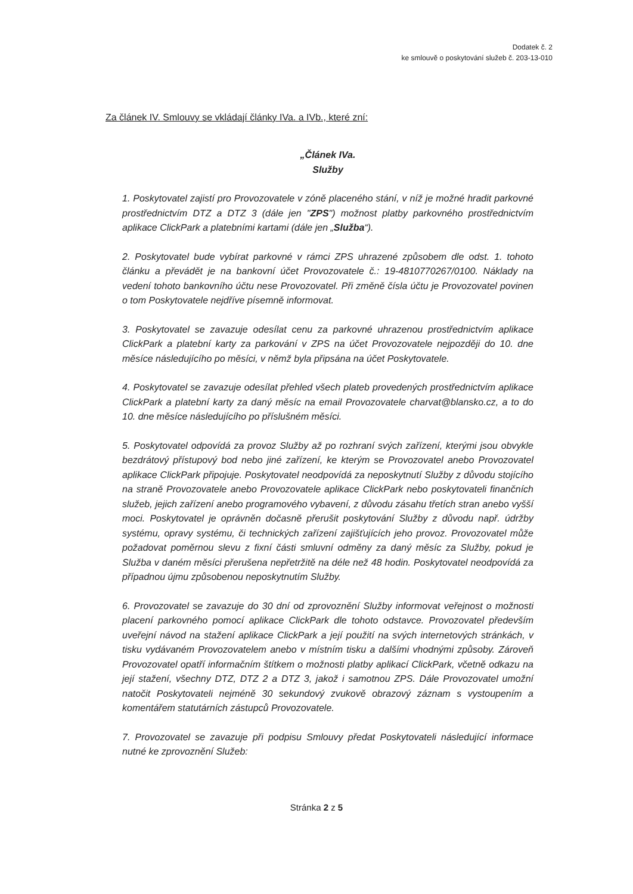Dodatek č. 2
ke smlouvě o poskytování služeb č. 203-13-010
Za článek IV. Smlouvy se vkládají články IVa. a IVb., které zní:
„Článek IVa.
Služby
1. Poskytovatel zajistí pro Provozovatele v zóně placeného stání, v níž je možné hradit parkovné prostřednictvím DTZ a DTZ 3 (dále jen "ZPS") možnost platby parkovného prostřednictvím aplikace ClickPark a platebními kartami (dále jen „Služba“).
2. Poskytovatel bude vybírat parkovné v rámci ZPS uhrazené způsobem dle odst. 1. tohoto článku a převádět je na bankovní účet Provozovatele č.: 19-4810770267/0100. Náklady na vedení tohoto bankovního účtu nese Provozovatel. Při změně čísla účtu je Provozovatel povinen o tom Poskytovatele nejdříve písemně informovat.
3. Poskytovatel se zavazuje odesílat cenu za parkovné uhrazenou prostřednictvím aplikace ClickPark a platební karty za parkování v ZPS na účet Provozovatele nejpozději do 10. dne měsíce následujícího po měsíci, v němž byla připsána na účet Poskytovatele.
4. Poskytovatel se zavazuje odesílat přehled všech plateb provedených prostřednictvím aplikace ClickPark a platební karty za daný měsíc na email Provozovatele charvat@blansko.cz, a to do 10. dne měsíce následujícího po příslušném měsíci.
5. Poskytovatel odpovídá za provoz Služby až po rozhraní svých zařízení, kterými jsou obvykle bezdrátový přístupový bod nebo jiné zařízení, ke kterým se Provozovatel anebo Provozovatel aplikace ClickPark připojuje. Poskytovatel neodpovídá za neposkytnutí Služby z důvodu stojícího na straně Provozovatele anebo Provozovatele aplikace ClickPark nebo poskytovateli finančních služeb, jejich zařízení anebo programového vybavení, z důvodu zásahu třetích stran anebo vyšší moci. Poskytovatel je oprávněn dočasně přerušit poskytování Služby z důvodu např. údržby systému, opravy systému, či technických zařízení zajišťujících jeho provoz. Provozovatel může požadovat poměrnou slevu z fixní části smluvní odměny za daný měsíc za Služby, pokud je Služba v daném měsíci přerušena nepřetržitě na déle než 48 hodin. Poskytovatel neodpovídá za případnou újmu způsobenou neposkytnutím Služby.
6. Provozovatel se zavazuje do 30 dní od zprovoznění Služby informovat veřejnost o možnosti placení parkovného pomocí aplikace ClickPark dle tohoto odstavce. Provozovatel především uveřejní návod na stažení aplikace ClickPark a její použití na svých internetových stránkách, v tisku vydávaném Provozovatelem anebo v místním tisku a dalšími vhodnými způsoby. Zároveň Provozovatel opatří informačním štítkem o možnosti platby aplikací ClickPark, včetně odkazu na její stažení, všechny DTZ, DTZ 2 a DTZ 3, jakož i samotnou ZPS. Dále Provozovatel umožní natočit Poskytovateli nejméně 30 sekundový zvukově obrazový záznam s vystoupením a komentářem statutárních zástupců Provozovatele.
7. Provozovatel se zavazuje při podpisu Smlouvy předat Poskytovateli následující informace nutné ke zprovoznění Služeb:
Stránka 2 z 5